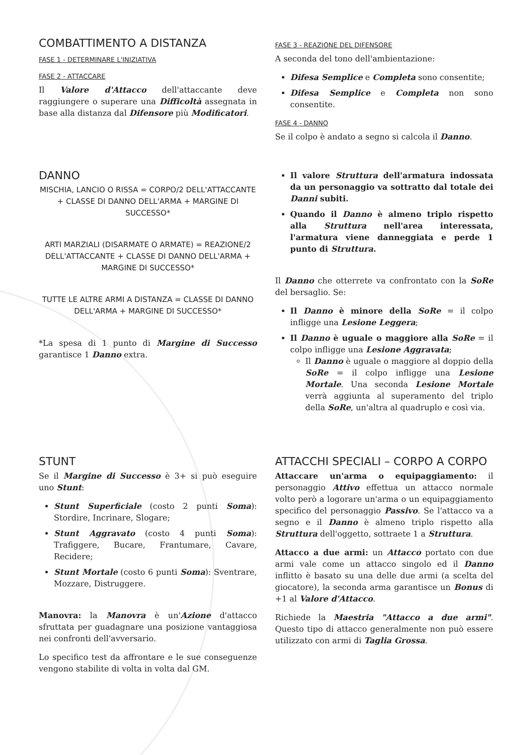COMBATTIMENTO A DISTANZA
FASE 1 - DETERMINARE L'INIZIATIVA
FASE 2 - ATTACCARE
Il Valore d'Attacco dell'attaccante deve raggiungere o superare una Difficoltà assegnata in base alla distanza dal Difensore più Modificatori.
FASE 3 - REAZIONE DEL DIFENSORE
A seconda del tono dell'ambientazione:
Difesa Semplice e Completa sono consentite;
Difesa Semplice e Completa non sono consentite.
FASE 4 - DANNO
Se il colpo è andato a segno si calcola il Danno.
DANNO
MISCHIA, LANCIO O RISSA = CORPO/2 DELL'ATTACCANTE + CLASSE DI DANNO DELL'ARMA + MARGINE DI SUCCESSO*
ARTI MARZIALI (DISARMATE O ARMATE) = REAZIONE/2 DELL'ATTACCANTE + CLASSE DI DANNO DELL'ARMA + MARGINE DI SUCCESSO*
TUTTE LE ALTRE ARMI A DISTANZA = CLASSE DI DANNO DELL'ARMA + MARGINE DI SUCCESSO*
*La spesa di 1 punto di Margine di Successo garantisce 1 Danno extra.
Il valore Struttura dell'armatura indossata da un personaggio va sottratto dal totale dei Danni subiti.
Quando il Danno è almeno triplo rispetto alla Struttura nell'area interessata, l'armatura viene danneggiata e perde 1 punto di Struttura.
Il Danno che otterrete va confrontato con la SoRe del bersaglio. Se:
Il Danno è minore della SoRe = il colpo infligge una Lesione Leggera;
Il Danno è uguale o maggiore alla SoRe = il colpo infligge una Lesione Aggravata;
Il Danno è uguale o maggiore al doppio della SoRe = il colpo infligge una Lesione Mortale. Una seconda Lesione Mortale verrà aggiunta al superamento del triplo della SoRe, un'altra al quadruplo e così via.
STUNT
Se il Margine di Successo è 3+ si può eseguire uno Stunt:
Stunt Superficiale (costo 2 punti Soma): Stordire, Incrinare, Slogare;
Stunt Aggravato (costo 4 punti Soma): Trafiggere, Bucare, Frantumare, Cavare, Recidere;
Stunt Mortale (costo 6 punti Soma): Sventrare, Mozzare, Distruggere.
Manovra: la Manovra è un'Azione d'attacco sfruttata per guadagnare una posizione vantaggiosa nei confronti dell'avversario.
Lo specifico test da affrontare e le sue conseguenze vengono stabilite di volta in volta dal GM.
ATTACCHI SPECIALI – CORPO A CORPO
Attaccare un'arma o equipaggiamento: il personaggio Attivo effettua un attacco normale volto però a logorare un'arma o un equipaggiamento specifico del personaggio Passivo. Se l'attacco va a segno e il Danno è almeno triplo rispetto alla Struttura dell'oggetto, sottraete 1 a Struttura.
Attacco a due armi: un Attacco portato con due armi vale come un attacco singolo ed il Danno inflitto è basato su una delle due armi (a scelta del giocatore), la seconda arma garantisce un Bonus di +1 al Valore d'Attacco.
Richiede la Maestria "Attacco a due armi". Questo tipo di attacco generalmente non può essere utilizzato con armi di Taglia Grossa.